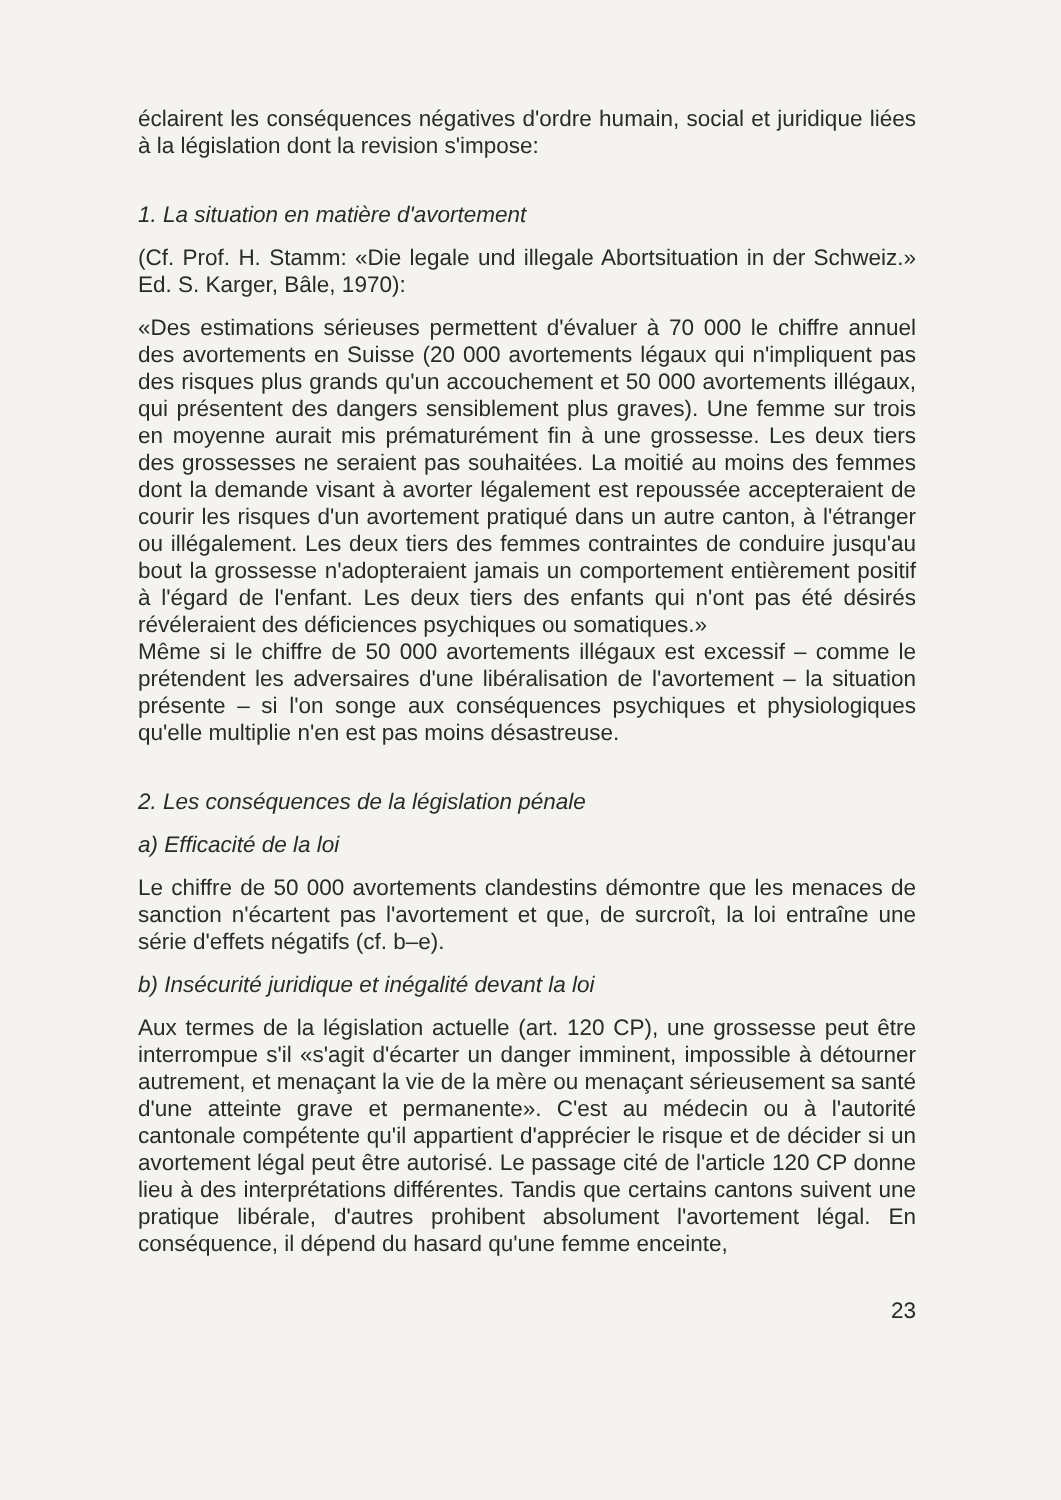éclairent les conséquences négatives d'ordre humain, social et juridique liées à la législation dont la revision s'impose:
1. La situation en matière d'avortement
(Cf. Prof. H. Stamm: «Die legale und illegale Abortsituation in der Schweiz.» Ed. S. Karger, Bâle, 1970):
«Des estimations sérieuses permettent d'évaluer à 70 000 le chiffre annuel des avortements en Suisse (20 000 avortements légaux qui n'impliquent pas des risques plus grands qu'un accouchement et 50 000 avortements illégaux, qui présentent des dangers sensiblement plus graves). Une femme sur trois en moyenne aurait mis prématurément fin à une grossesse. Les deux tiers des grossesses ne seraient pas souhaitées. La moitié au moins des femmes dont la demande visant à avorter légalement est repoussée accepteraient de courir les risques d'un avortement pratiqué dans un autre canton, à l'étranger ou illégalement. Les deux tiers des femmes contraintes de conduire jusqu'au bout la grossesse n'adopteraient jamais un comportement entièrement positif à l'égard de l'enfant. Les deux tiers des enfants qui n'ont pas été désirés révéleraient des déficiences psychiques ou somatiques.»
Même si le chiffre de 50 000 avortements illégaux est excessif – comme le prétendent les adversaires d'une libéralisation de l'avortement – la situation présente – si l'on songe aux conséquences psychiques et physiologiques qu'elle multiplie n'en est pas moins désastreuse.
2. Les conséquences de la législation pénale
a) Efficacité de la loi
Le chiffre de 50 000 avortements clandestins démontre que les menaces de sanction n'écartent pas l'avortement et que, de surcroît, la loi entraîne une série d'effets négatifs (cf. b–e).
b) Insécurité juridique et inégalité devant la loi
Aux termes de la législation actuelle (art. 120 CP), une grossesse peut être interrompue s'il «s'agit d'écarter un danger imminent, impossible à détourner autrement, et menaçant la vie de la mère ou menaçant sérieusement sa santé d'une atteinte grave et permanente». C'est au médecin ou à l'autorité cantonale compétente qu'il appartient d'apprécier le risque et de décider si un avortement légal peut être autorisé. Le passage cité de l'article 120 CP donne lieu à des interprétations différentes. Tandis que certains cantons suivent une pratique libérale, d'autres prohibent absolument l'avortement légal. En conséquence, il dépend du hasard qu'une femme enceinte,
23